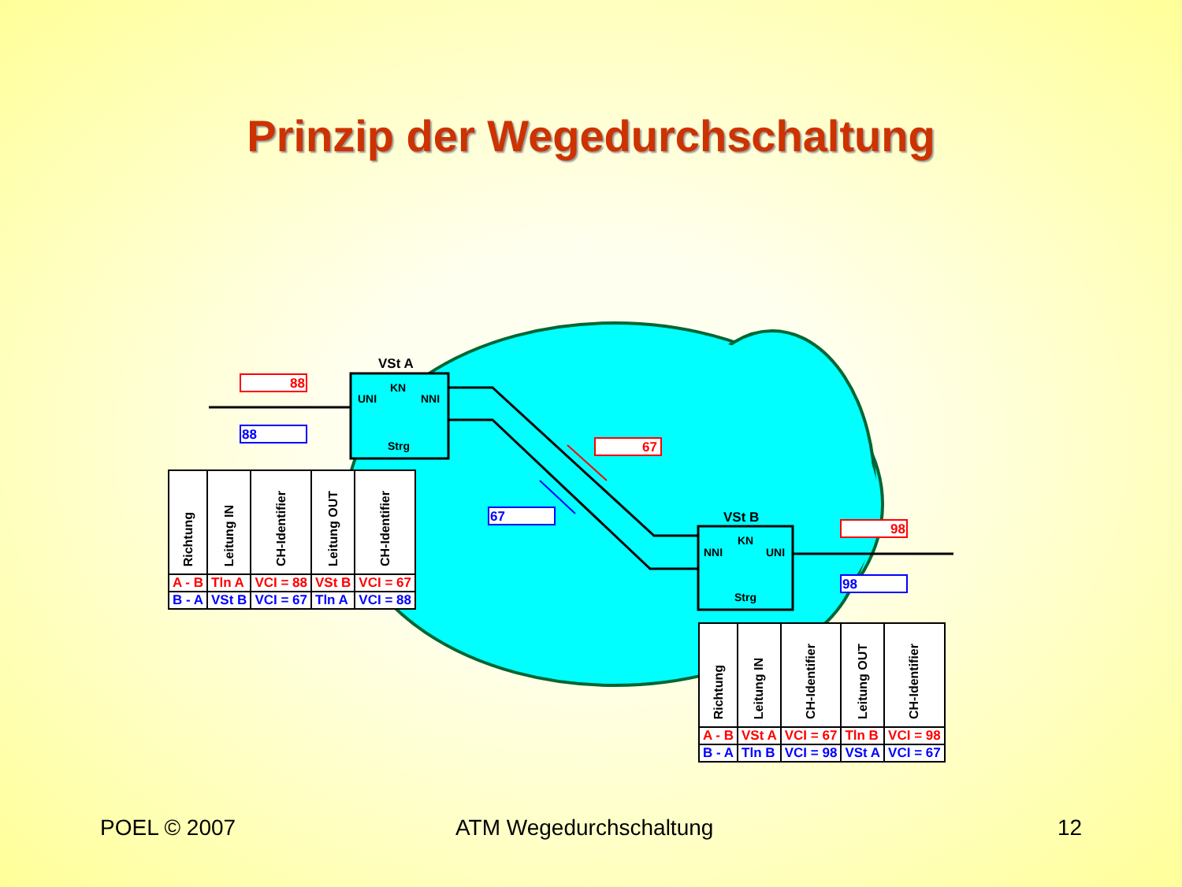Prinzip der Wegedurchschaltung
VSt A
UNI
KN
NNI
Strg
VSt B
NNI
KN
UNI
Strg
88
88
67
67
98
98
| Richtung | Leitung IN | CH-Identifier | Leitung OUT | CH-Identifier |
| --- | --- | --- | --- | --- |
| A - B | Tln A | VCI = 88 | VSt B | VCI = 67 |
| B - A | VSt B | VCI = 67 | Tln A | VCI = 88 |
| Richtung | Leitung IN | CH-Identifier | Leitung OUT | CH-Identifier |
| --- | --- | --- | --- | --- |
| A - B | VSt A | VCI = 67 | Tln B | VCI = 98 |
| B - A | Tln B | VCI = 98 | VSt A | VCI = 67 |
POEL © 2007 ATM Wegedurchschaltung 12